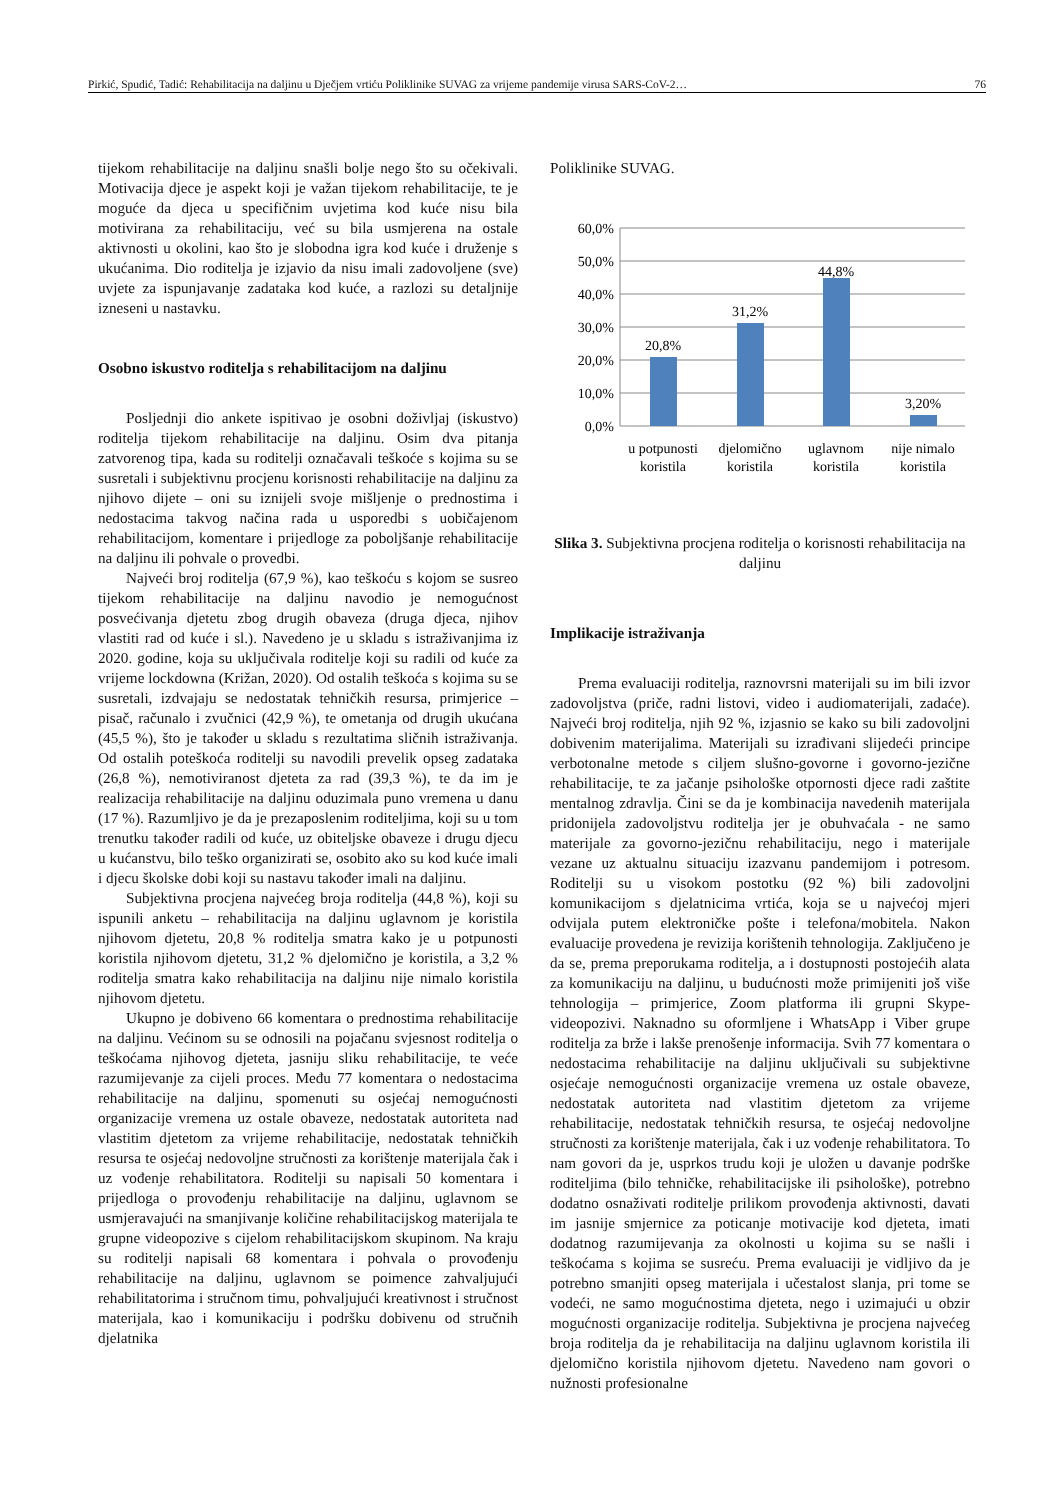Pirkić, Spudić, Tadić: Rehabilitacija na daljinu u Dječjem vrtiću Poliklinike SUVAG za vrijeme pandemije virusa SARS-CoV-2… 76
tijekom rehabilitacije na daljinu snašli bolje nego što su očekivali. Motivacija djece je aspekt koji je važan tijekom rehabilitacije, te je moguće da djeca u specifičnim uvjetima kod kuće nisu bila motivirana za rehabilitaciju, već su bila usmjerena na ostale aktivnosti u okolini, kao što je slobodna igra kod kuće i druženje s ukućanima. Dio roditelja je izjavio da nisu imali zadovoljene (sve) uvjete za ispunjavanje zadataka kod kuće, a razlozi su detaljnije izneseni u nastavku.
Osobno iskustvo roditelja s rehabilitacijom na daljinu
Posljednji dio ankete ispitivao je osobni doživljaj (iskustvo) roditelja tijekom rehabilitacije na daljinu. Osim dva pitanja zatvorenog tipa, kada su roditelji označavali teškoće s kojima su se susretali i subjektivnu procjenu korisnosti rehabilitacije na daljinu za njihovo dijete – oni su iznijeli svoje mišljenje o prednostima i nedostacima takvog načina rada u usporedbi s uobičajenom rehabilitacijom, komentare i prijedloge za poboljšanje rehabilitacije na daljinu ili pohvale o provedbi.
Najveći broj roditelja (67,9 %), kao teškoću s kojom se susreo tijekom rehabilitacije na daljinu navodio je nemogućnost posvećivanja djetetu zbog drugih obaveza (druga djeca, njihov vlastiti rad od kuće i sl.). Navedeno je u skladu s istraživanjima iz 2020. godine, koja su uključivala roditelje koji su radili od kuće za vrijeme lockdowna (Križan, 2020). Od ostalih teškoća s kojima su se susretali, izdvajaju se nedostatak tehničkih resursa, primjerice – pisač, računalo i zvučnici (42,9 %), te ometanja od drugih ukućana (45,5 %), što je također u skladu s rezultatima sličnih istraživanja. Od ostalih poteškoća roditelji su navodili prevelik opseg zadataka (26,8 %), nemotiviranost djeteta za rad (39,3 %), te da im je realizacija rehabilitacije na daljinu oduzimala puno vremena u danu (17 %). Razumljivo je da je prezaposlenim roditeljima, koji su u tom trenutku također radili od kuće, uz obiteljske obaveze i drugu djecu u kućanstvu, bilo teško organizirati se, osobito ako su kod kuće imali i djecu školske dobi koji su nastavu također imali na daljinu.
Subjektivna procjena najvećeg broja roditelja (44,8 %), koji su ispunili anketu – rehabilitacija na daljinu uglavnom je koristila njihovom djetetu, 20,8 % roditelja smatra kako je u potpunosti koristila njihovom djetetu, 31,2 % djelomično je koristila, a 3,2 % roditelja smatra kako rehabilitacija na daljinu nije nimalo koristila njihovom djetetu.
Ukupno je dobiveno 66 komentara o prednostima rehabilitacije na daljinu. Većinom su se odnosili na pojačanu svjesnost roditelja o teškoćama njihovog djeteta, jasniju sliku rehabilitacije, te veće razumijevanje za cijeli proces. Među 77 komentara o nedostacima rehabilitacije na daljinu, spomenuti su osjećaj nemogućnosti organizacije vremena uz ostale obaveze, nedostatak autoriteta nad vlastitim djetetom za vrijeme rehabilitacije, nedostatak tehničkih resursa te osjećaj nedovoljne stručnosti za korištenje materijala čak i uz vođenje rehabilitatora. Roditelji su napisali 50 komentara i prijedloga o provođenju rehabilitacije na daljinu, uglavnom se usmjeravajući na smanjivanje količine rehabilitacijskog materijala te grupne videopozive s cijelom rehabilitacijskom skupinom. Na kraju su roditelji napisali 68 komentara i pohvala o provođenju rehabilitacije na daljinu, uglavnom se poimence zahvaljujući rehabilitatorima i stručnom timu, pohvaljujući kreativnost i stručnost materijala, kao i komunikaciju i podršku dobivenu od stručnih djelatnika
Poliklinike SUVAG.
60,0%
50,0%
40,0%
30,0%
20,0%
10,0%
0,0%
20,8%
31,2%
44,8%
3,20%
u potpunosti
koristila
djelomično
koristila
uglavnom
koristila
nije nimalo
koristila
Slika 3. Subjektivna procjena roditelja o korisnosti rehabilitacija na daljinu
Implikacije istraživanja
Prema evaluaciji roditelja, raznovrsni materijali su im bili izvor zadovoljstva (priče, radni listovi, video i audiomaterijali, zadaće). Najveći broj roditelja, njih 92 %, izjasnio se kako su bili zadovoljni dobivenim materijalima. Materijali su izrađivani slijedeći principe verbotonalne metode s ciljem slušno-govorne i govorno-jezične rehabilitacije, te za jačanje psihološke otpornosti djece radi zaštite mentalnog zdravlja. Čini se da je kombinacija navedenih materijala pridonijela zadovoljstvu roditelja jer je obuhvaćala - ne samo materijale za govorno-jezičnu rehabilitaciju, nego i materijale vezane uz aktualnu situaciju izazvanu pandemijom i potresom. Roditelji su u visokom postotku (92 %) bili zadovoljni komunikacijom s djelatnicima vrtića, koja se u najvećoj mjeri odvijala putem elektroničke pošte i telefona/mobitela. Nakon evaluacije provedena je revizija korištenih tehnologija. Zaključeno je da se, prema preporukama roditelja, a i dostupnosti postojećih alata za komunikaciju na daljinu, u budućnosti može primijeniti još više tehnologija – primjerice, Zoom platforma ili grupni Skype-videopozivi. Naknadno su oformljene i WhatsApp i Viber grupe roditelja za brže i lakše prenošenje informacija. Svih 77 komentara o nedostacima rehabilitacije na daljinu uključivali su subjektivne osjećaje nemogućnosti organizacije vremena uz ostale obaveze, nedostatak autoriteta nad vlastitim djetetom za vrijeme rehabilitacije, nedostatak tehničkih resursa, te osjećaj nedovoljne stručnosti za korištenje materijala, čak i uz vođenje rehabilitatora. To nam govori da je, usprkos trudu koji je uložen u davanje podrške roditeljima (bilo tehničke, rehabilitacijske ili psihološke), potrebno dodatno osnaživati roditelje prilikom provođenja aktivnosti, davati im jasnije smjernice za poticanje motivacije kod djeteta, imati dodatnog razumijevanja za okolnosti u kojima su se našli i teškoćama s kojima se susreću. Prema evaluaciji je vidljivo da je potrebno smanjiti opseg materijala i učestalost slanja, pri tome se vodeći, ne samo mogućnostima djeteta, nego i uzimajući u obzir mogućnosti organizacije roditelja. Subjektivna je procjena najvećeg broja roditelja da je rehabilitacija na daljinu uglavnom koristila ili djelomično koristila njihovom djetetu. Navedeno nam govori o nužnosti profesionalne